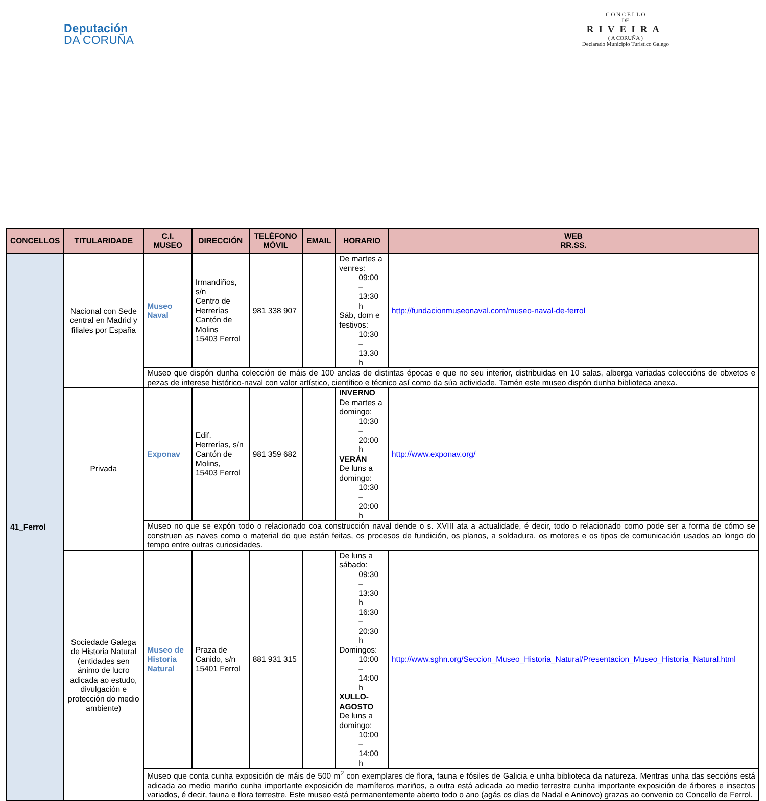Deputación
DA CORUÑA
C O N C E L L O
DE
RIVEIRA
( A CORUÑA )
Declarado Municipio Turístico Galego
| CONCELLOS | TITULARIDADE | C.I. MUSEO | DIRECCIÓN | TELÉFONO MÓVIL | EMAIL | HORARIO | WEB RR.SS. |
| --- | --- | --- | --- | --- | --- | --- | --- |
| 41_Ferrol | Nacional con Sede central en Madrid y filiales por España | Museo Naval | Irmandiños, s/n Centro de Herrerías Cantón de Molins 15403 Ferrol | 981 338 907 | | De martes a venres: 09:00 – 13:30 h Sáb, dom e festivos: 10:30 – 13.30 h | http://fundacionmuseonaval.com/museo-naval-de-ferrol |
| | | Museo que dispón dunha colección de máis de 100 anclas de distintas épocas e que no seu interior, distribuidas en 10 salas, alberga variadas coleccións de obxetos e pezas de interese histórico-naval con valor artístico, científico e técnico así como da súa actividade. Tamén este museo dispón dunha biblioteca anexa. | | | | | |
| | Privada | Exponav | Edif. Herrerías, s/n Cantón de Molins, 15403 Ferrol | 981 359 682 | | INVERNO De martes a domingo: 10:30 – 20:00 h VERÁN De luns a domingo: 10:30 – 20:00 h | http://www.exponav.org/ |
| | | Museo no que se expón todo o relacionado coa construcción naval dende o s. XVIII ata a actualidade, é decir, todo o relacionado como pode ser a forma de cómo se construen as naves como o material do que están feitas, os procesos de fundición, os planos, a soldadura, os motores e os tipos de comunicación usados ao longo do tempo entre outras curiosidades. | | | | | |
| | Sociedade Galega de Historia Natural (entidades sen ánimo de lucro adicada ao estudo, divulgación e protección do medio ambiente) | Museo de Historia Natural | Praza de Canido, s/n 15401 Ferrol | 881 931 315 | | De luns a sábado: 09:30 – 13:30 h 16:30 – 20:30 h Domingos: 10:00 – 14:00 h XULLO-AGOSTO De luns a domingo: 10:00 – 14:00 h | http://www.sghn.org/Seccion_Museo_Historia_Natural/Presentacion_Museo_Historia_Natural.html |
| | | Museo que conta cunha exposición de máis de 500 m<sup>2</sup> con exemplares de flora, fauna e fósiles de Galicia e unha biblioteca da natureza. Mentras unha das seccións está adicada ao medio mariño cunha importante exposición de mamíferos mariños, a outra está adicada ao medio terrestre cunha importante exposición de árbores e insectos variados, é decir, fauna e flora terrestre. Este museo está permanentemente aberto todo o ano (agás os días de Nadal e Aninovo) grazas ao convenio co Concello de Ferrol. | | | | | |